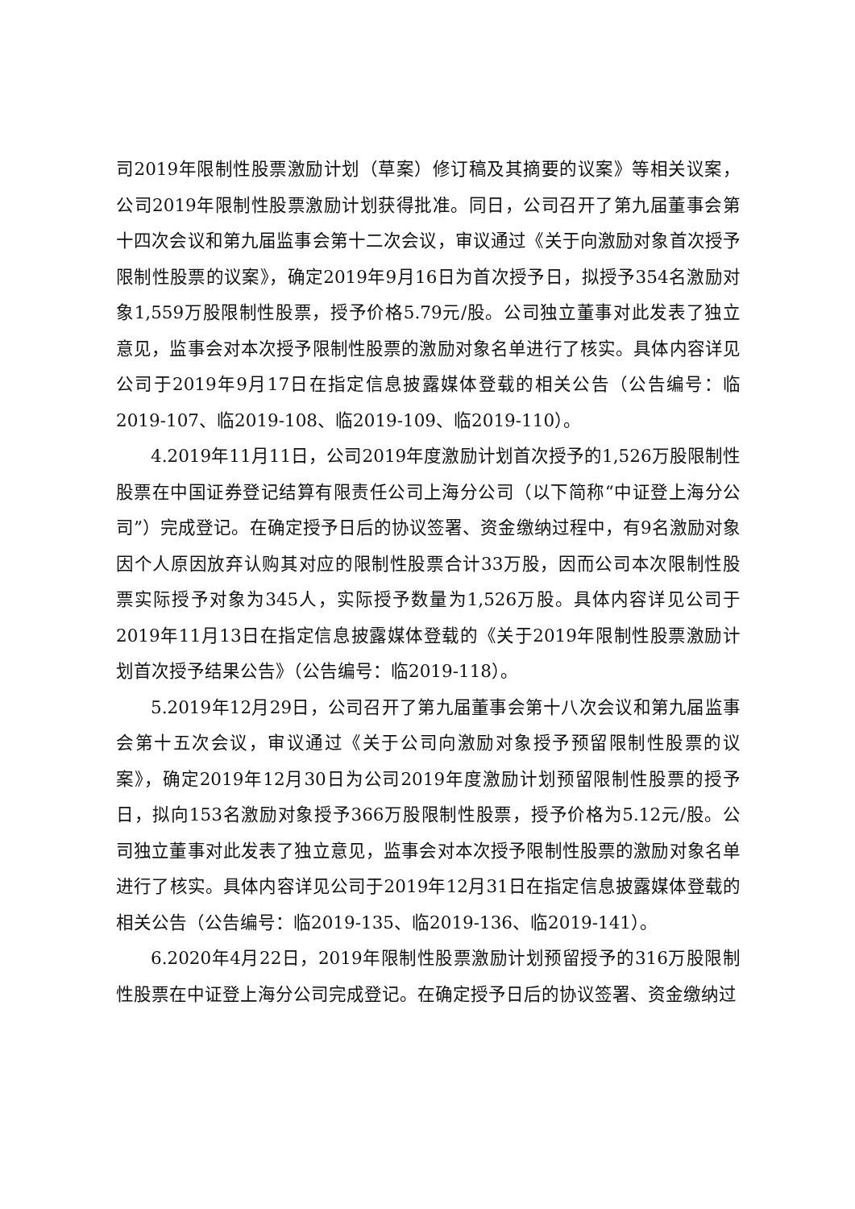司2019年限制性股票激励计划（草案）修订稿及其摘要的议案》等相关议案，公司2019年限制性股票激励计划获得批准。同日，公司召开了第九届董事会第十四次会议和第九届监事会第十二次会议，审议通过《关于向激励对象首次授予限制性股票的议案》，确定2019年9月16日为首次授予日，拟授予354名激励对象1,559万股限制性股票，授予价格5.79元/股。公司独立董事对此发表了独立意见，监事会对本次授予限制性股票的激励对象名单进行了核实。具体内容详见公司于2019年9月17日在指定信息披露媒体登载的相关公告（公告编号：临2019-107、临2019-108、临2019-109、临2019-110）。
4.2019年11月11日，公司2019年度激励计划首次授予的1,526万股限制性股票在中国证券登记结算有限责任公司上海分公司（以下简称“中证登上海分公司”）完成登记。在确定授予日后的协议签署、资金缴纳过程中，有9名激励对象因个人原因放弃认购其对应的限制性股票合计33万股，因而公司本次限制性股票实际授予对象为345人，实际授予数量为1,526万股。具体内容详见公司于2019年11月13日在指定信息披露媒体登载的《关于2019年限制性股票激励计划首次授予结果公告》（公告编号：临2019-118）。
5.2019年12月29日，公司召开了第九届董事会第十八次会议和第九届监事会第十五次会议，审议通过《关于公司向激励对象授予预留限制性股票的议案》，确定2019年12月30日为公司2019年度激励计划预留限制性股票的授予日，拟向153名激励对象授予366万股限制性股票，授予价格为5.12元/股。公司独立董事对此发表了独立意见，监事会对本次授予限制性股票的激励对象名单进行了核实。具体内容详见公司于2019年12月31日在指定信息披露媒体登载的相关公告（公告编号：临2019-135、临2019-136、临2019-141）。
6.2020年4月22日，2019年限制性股票激励计划预留授予的316万股限制性股票在中证登上海分公司完成登记。在确定授予日后的协议签署、资金缴纳过